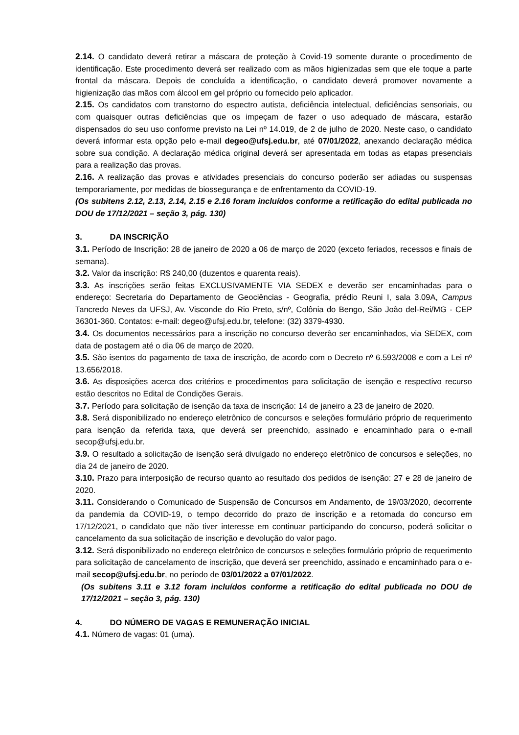2.14. O candidato deverá retirar a máscara de proteção à Covid-19 somente durante o procedimento de identificação. Este procedimento deverá ser realizado com as mãos higienizadas sem que ele toque a parte frontal da máscara. Depois de concluída a identificação, o candidato deverá promover novamente a higienização das mãos com álcool em gel próprio ou fornecido pelo aplicador.
2.15. Os candidatos com transtorno do espectro autista, deficiência intelectual, deficiências sensoriais, ou com quaisquer outras deficiências que os impeçam de fazer o uso adequado de máscara, estarão dispensados do seu uso conforme previsto na Lei nº 14.019, de 2 de julho de 2020. Neste caso, o candidato deverá informar esta opção pelo e-mail degeo@ufsj.edu.br, até 07/01/2022, anexando declaração médica sobre sua condição. A declaração médica original deverá ser apresentada em todas as etapas presenciais para a realização das provas.
2.16. A realização das provas e atividades presenciais do concurso poderão ser adiadas ou suspensas temporariamente, por medidas de biossegurança e de enfrentamento da COVID-19.
(Os subitens 2.12, 2.13, 2.14, 2.15 e 2.16 foram incluídos conforme a retificação do edital publicada no DOU de 17/12/2021 – seção 3, pág. 130)
3. DA INSCRIÇÃO
3.1. Período de Inscrição: 28 de janeiro de 2020 a 06 de março de 2020 (exceto feriados, recessos e finais de semana).
3.2. Valor da inscrição: R$ 240,00 (duzentos e quarenta reais).
3.3. As inscrições serão feitas EXCLUSIVAMENTE VIA SEDEX e deverão ser encaminhadas para o endereço: Secretaria do Departamento de Geociências - Geografia, prédio Reuni I, sala 3.09A, Campus Tancredo Neves da UFSJ, Av. Visconde do Rio Preto, s/nº, Colônia do Bengo, São João del-Rei/MG - CEP 36301-360. Contatos: e-mail: degeo@ufsj.edu.br, telefone: (32) 3379-4930.
3.4. Os documentos necessários para a inscrição no concurso deverão ser encaminhados, via SEDEX, com data de postagem até o dia 06 de março de 2020.
3.5. São isentos do pagamento de taxa de inscrição, de acordo com o Decreto nº 6.593/2008 e com a Lei nº 13.656/2018.
3.6. As disposições acerca dos critérios e procedimentos para solicitação de isenção e respectivo recurso estão descritos no Edital de Condições Gerais.
3.7. Período para solicitação de isenção da taxa de inscrição: 14 de janeiro a 23 de janeiro de 2020.
3.8. Será disponibilizado no endereço eletrônico de concursos e seleções formulário próprio de requerimento para isenção da referida taxa, que deverá ser preenchido, assinado e encaminhado para o e-mail secop@ufsj.edu.br.
3.9. O resultado a solicitação de isenção será divulgado no endereço eletrônico de concursos e seleções, no dia 24 de janeiro de 2020.
3.10. Prazo para interposição de recurso quanto ao resultado dos pedidos de isenção: 27 e 28 de janeiro de 2020.
3.11. Considerando o Comunicado de Suspensão de Concursos em Andamento, de 19/03/2020, decorrente da pandemia da COVID-19, o tempo decorrido do prazo de inscrição e a retomada do concurso em 17/12/2021, o candidato que não tiver interesse em continuar participando do concurso, poderá solicitar o cancelamento da sua solicitação de inscrição e devolução do valor pago.
3.12. Será disponibilizado no endereço eletrônico de concursos e seleções formulário próprio de requerimento para solicitação de cancelamento de inscrição, que deverá ser preenchido, assinado e encaminhado para o e-mail secop@ufsj.edu.br, no período de 03/01/2022 a 07/01/2022.
(Os subitens 3.11 e 3.12 foram incluídos conforme a retificação do edital publicada no DOU de 17/12/2021 – seção 3, pág. 130)
4. DO NÚMERO DE VAGAS E REMUNERAÇÃO INICIAL
4.1. Número de vagas: 01 (uma).